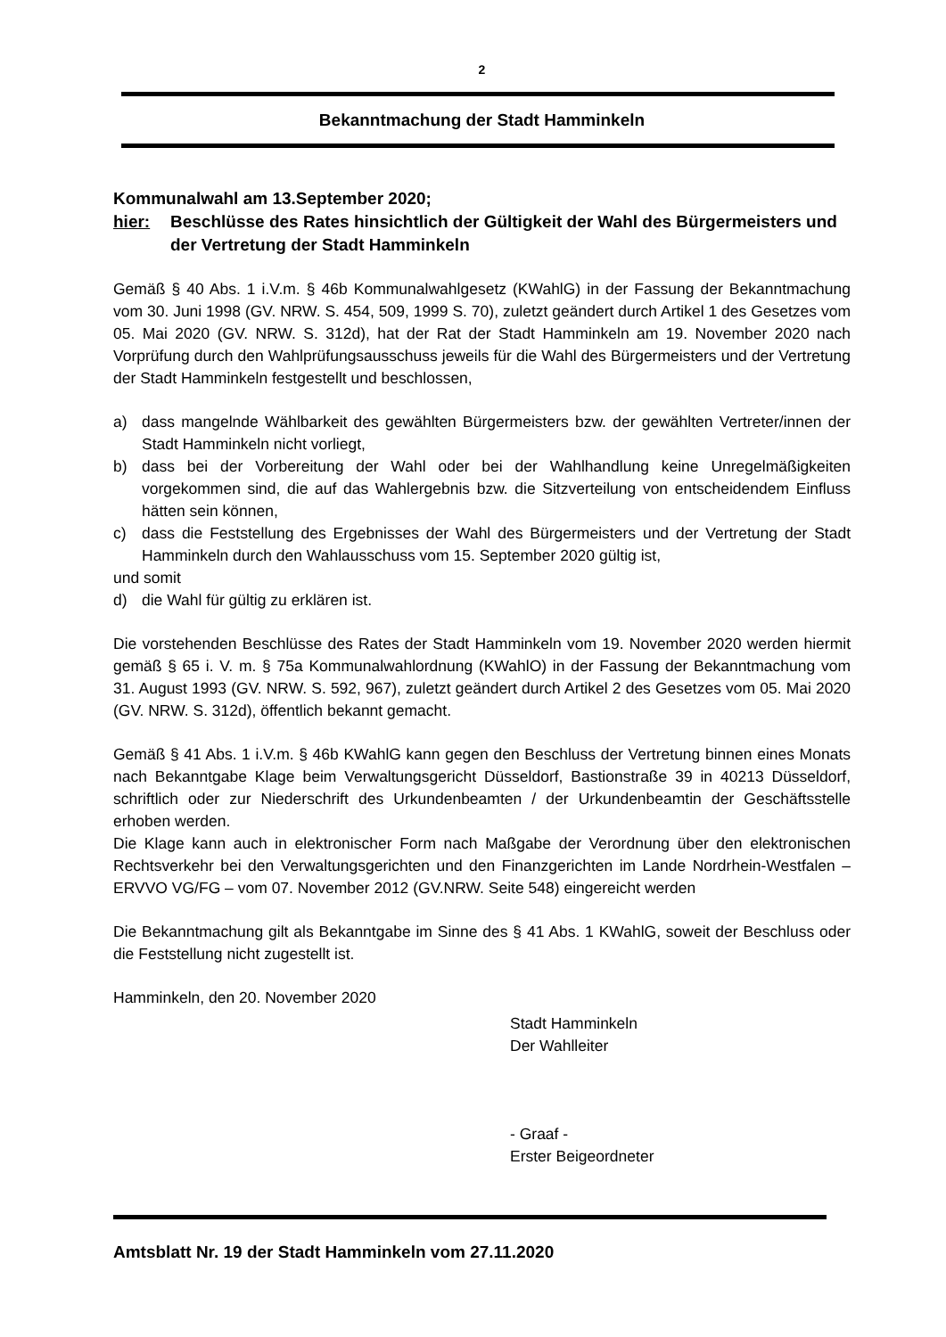2
Bekanntmachung der Stadt Hamminkeln
Kommunalwahl am 13.September 2020;
hier: Beschlüsse des Rates hinsichtlich der Gültigkeit der Wahl des Bürgermeisters und der Vertretung der Stadt Hamminkeln
Gemäß § 40 Abs. 1 i.V.m. § 46b Kommunalwahlgesetz (KWahlG) in der Fassung der Bekanntmachung vom 30. Juni 1998 (GV. NRW. S. 454, 509, 1999 S. 70), zuletzt geändert durch Artikel 1 des Gesetzes vom 05. Mai 2020 (GV. NRW. S. 312d), hat der Rat der Stadt Hamminkeln am 19. November 2020 nach Vorprüfung durch den Wahlprüfungsausschuss jeweils für die Wahl des Bürgermeisters und der Vertretung der Stadt Hamminkeln festgestellt und beschlossen,
a) dass mangelnde Wählbarkeit des gewählten Bürgermeisters bzw. der gewählten Vertreter/innen der Stadt Hamminkeln nicht vorliegt,
b) dass bei der Vorbereitung der Wahl oder bei der Wahlhandlung keine Unregelmäßigkeiten vorgekommen sind, die auf das Wahlergebnis bzw. die Sitzverteilung von entscheidendem Einfluss hätten sein können,
c) dass die Feststellung des Ergebnisses der Wahl des Bürgermeisters und der Vertretung der Stadt Hamminkeln durch den Wahlausschuss vom 15. September 2020 gültig ist,
und somit
d) die Wahl für gültig zu erklären ist.
Die vorstehenden Beschlüsse des Rates der Stadt Hamminkeln vom 19. November 2020 werden hiermit gemäß § 65 i. V. m. § 75a Kommunalwahlordnung (KWahlO) in der Fassung der Bekanntmachung vom 31. August 1993 (GV. NRW. S. 592, 967), zuletzt geändert durch Artikel 2 des Gesetzes vom 05. Mai 2020 (GV. NRW. S. 312d), öffentlich bekannt gemacht.
Gemäß § 41 Abs. 1 i.V.m. § 46b KWahlG kann gegen den Beschluss der Vertretung binnen eines Monats nach Bekanntgabe Klage beim Verwaltungsgericht Düsseldorf, Bastionstraße 39 in 40213 Düsseldorf, schriftlich oder zur Niederschrift des Urkundenbeamten / der Urkundenbeamtin der Geschäftsstelle erhoben werden.
Die Klage kann auch in elektronischer Form nach Maßgabe der Verordnung über den elektronischen Rechtsverkehr bei den Verwaltungsgerichten und den Finanzgerichten im Lande Nordrhein-Westfalen – ERVVO VG/FG – vom 07. November 2012 (GV.NRW. Seite 548) eingereicht werden
Die Bekanntmachung gilt als Bekanntgabe im Sinne des § 41 Abs. 1 KWahlG, soweit der Beschluss oder die Feststellung nicht zugestellt ist.
Hamminkeln, den 20. November 2020
Stadt Hamminkeln
Der Wahlleiter
- Graaf -
Erster Beigeordneter
Amtsblatt Nr. 19 der Stadt Hamminkeln vom 27.11.2020